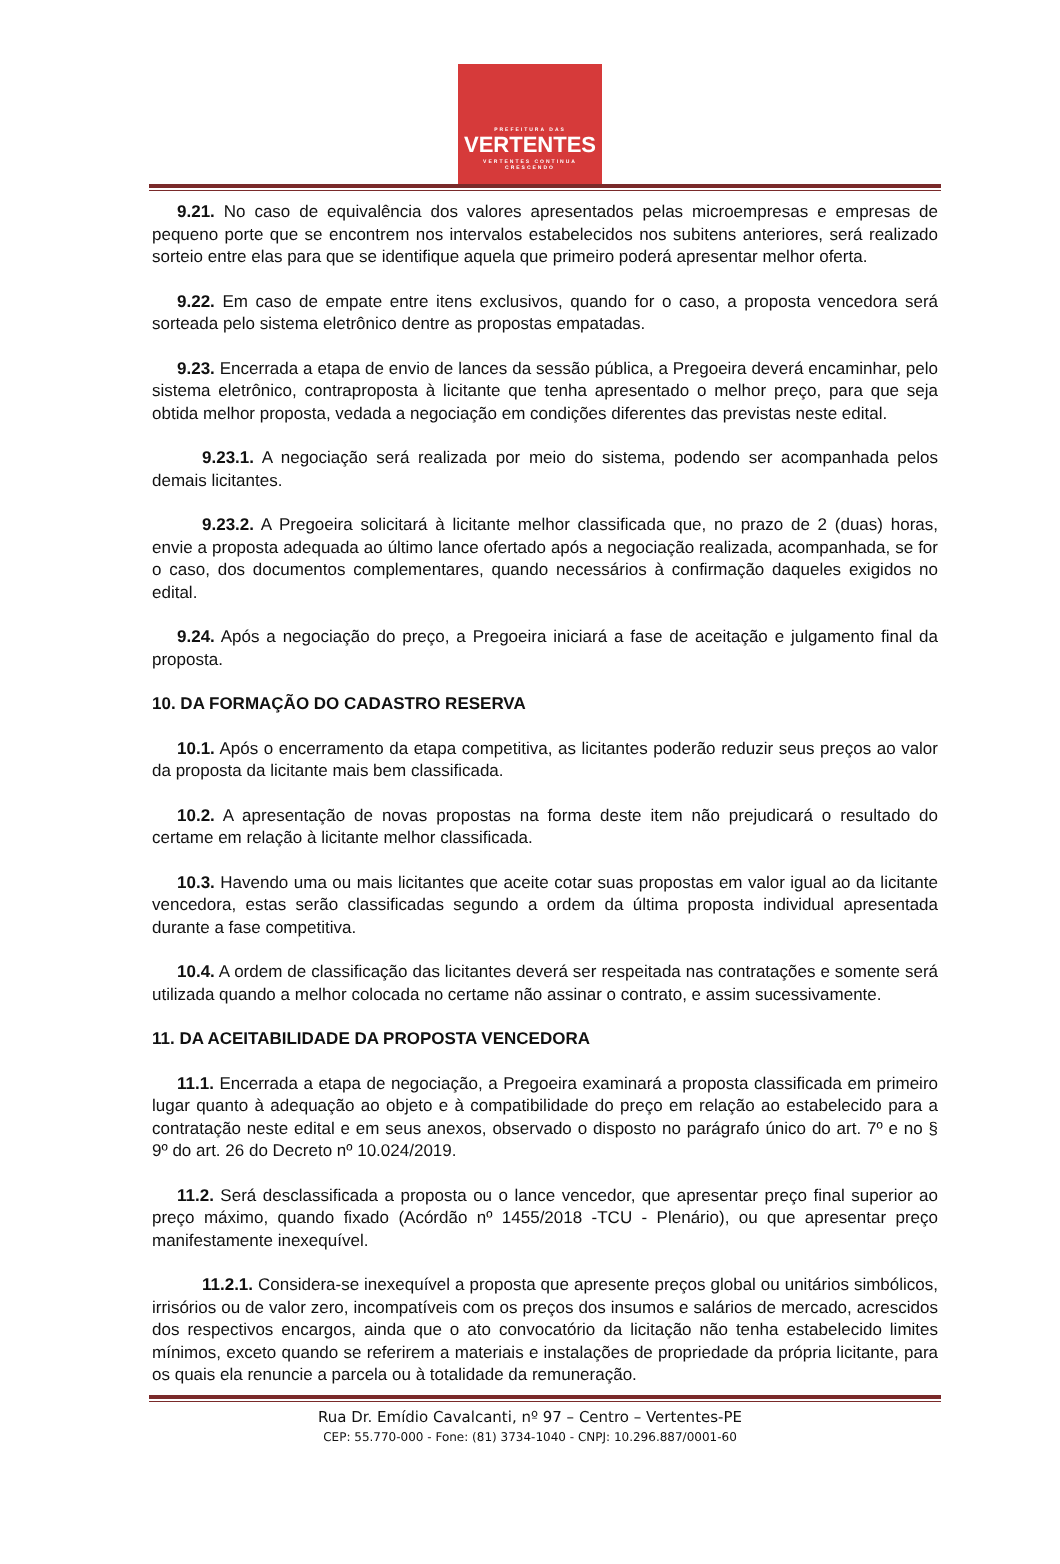PREFEITURA DAS
VERTENTES
VERTENTES CONTINUA CRESCENDO
9.21. No caso de equivalência dos valores apresentados pelas microempresas e empresas de pequeno porte que se encontrem nos intervalos estabelecidos nos subitens anteriores, será realizado sorteio entre elas para que se identifique aquela que primeiro poderá apresentar melhor oferta.
9.22. Em caso de empate entre itens exclusivos, quando for o caso, a proposta vencedora será sorteada pelo sistema eletrônico dentre as propostas empatadas.
9.23. Encerrada a etapa de envio de lances da sessão pública, a Pregoeira deverá encaminhar, pelo sistema eletrônico, contraproposta à licitante que tenha apresentado o melhor preço, para que seja obtida melhor proposta, vedada a negociação em condições diferentes das previstas neste edital.
9.23.1. A negociação será realizada por meio do sistema, podendo ser acompanhada pelos demais licitantes.
9.23.2. A Pregoeira solicitará à licitante melhor classificada que, no prazo de 2 (duas) horas, envie a proposta adequada ao último lance ofertado após a negociação realizada, acompanhada, se for o caso, dos documentos complementares, quando necessários à confirmação daqueles exigidos no edital.
9.24. Após a negociação do preço, a Pregoeira iniciará a fase de aceitação e julgamento final da proposta.
10. DA FORMAÇÃO DO CADASTRO RESERVA
10.1. Após o encerramento da etapa competitiva, as licitantes poderão reduzir seus preços ao valor da proposta da licitante mais bem classificada.
10.2. A apresentação de novas propostas na forma deste item não prejudicará o resultado do certame em relação à licitante melhor classificada.
10.3. Havendo uma ou mais licitantes que aceite cotar suas propostas em valor igual ao da licitante vencedora, estas serão classificadas segundo a ordem da última proposta individual apresentada durante a fase competitiva.
10.4. A ordem de classificação das licitantes deverá ser respeitada nas contratações e somente será utilizada quando a melhor colocada no certame não assinar o contrato, e assim sucessivamente.
11. DA ACEITABILIDADE DA PROPOSTA VENCEDORA
11.1. Encerrada a etapa de negociação, a Pregoeira examinará a proposta classificada em primeiro lugar quanto à adequação ao objeto e à compatibilidade do preço em relação ao estabelecido para a contratação neste edital e em seus anexos, observado o disposto no parágrafo único do art. 7º e no § 9º do art. 26 do Decreto nº 10.024/2019.
11.2. Será desclassificada a proposta ou o lance vencedor, que apresentar preço final superior ao preço máximo, quando fixado (Acórdão nº 1455/2018 -TCU - Plenário), ou que apresentar preço manifestamente inexequível.
11.2.1. Considera-se inexequível a proposta que apresente preços global ou unitários simbólicos, irrisórios ou de valor zero, incompatíveis com os preços dos insumos e salários de mercado, acrescidos dos respectivos encargos, ainda que o ato convocatório da licitação não tenha estabelecido limites mínimos, exceto quando se referirem a materiais e instalações de propriedade da própria licitante, para os quais ela renuncie a parcela ou à totalidade da remuneração.
Rua Dr. Emídio Cavalcanti, nº 97 – Centro – Vertentes-PE
CEP: 55.770-000 - Fone: (81) 3734-1040 - CNPJ: 10.296.887/0001-60